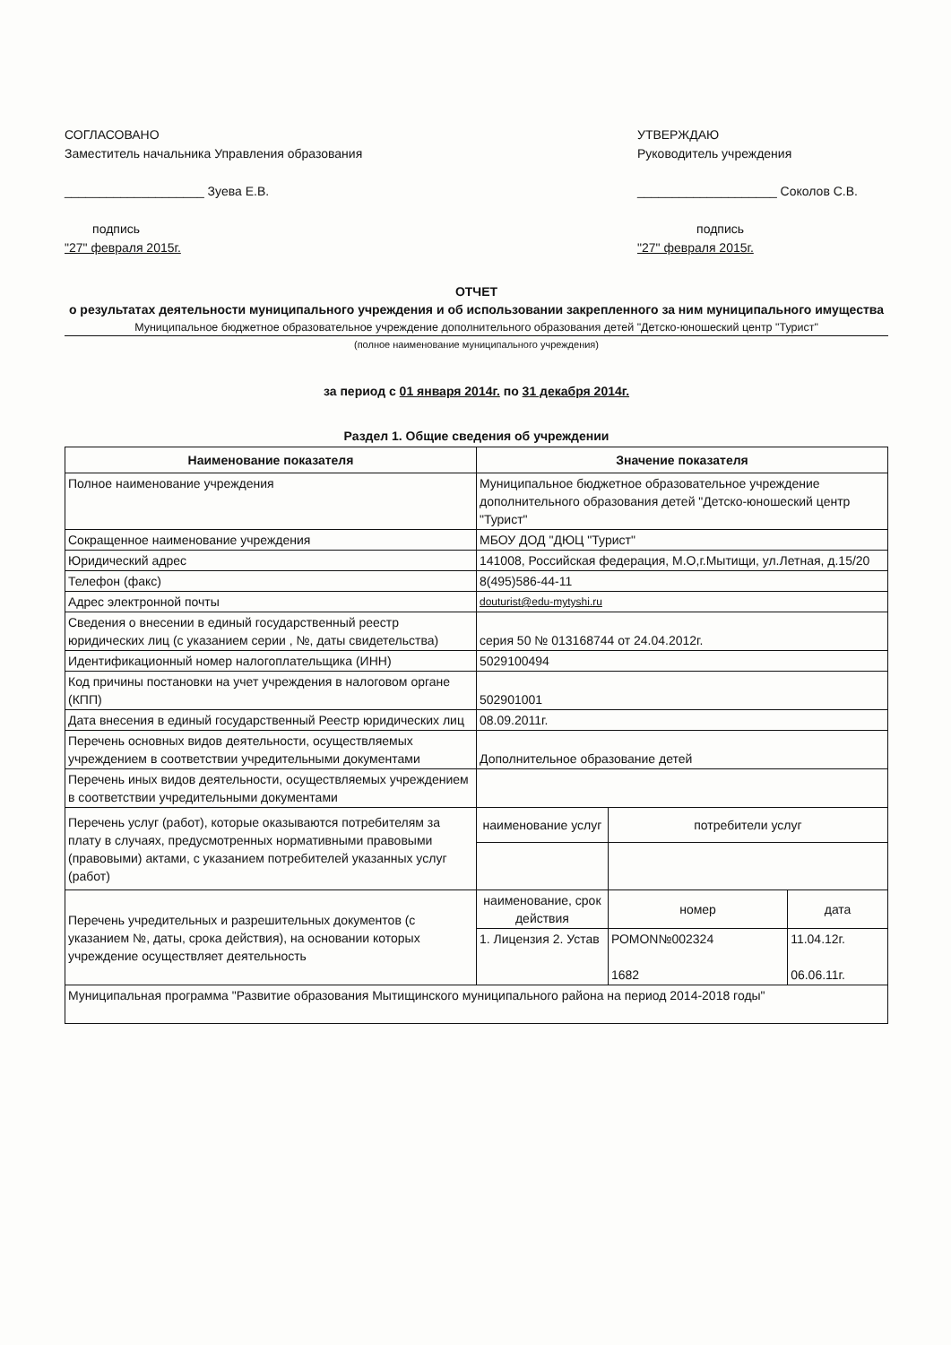СОГЛАСОВАНО
Заместитель начальника Управления образования
____________________ Зуева Е.В.
подпись
"27" февраля 2015г.
УТВЕРЖДАЮ
Руководитель учреждения
____________________ Соколов С.В.
подпись
"27" февраля 2015г.
ОТЧЕТ
о результатах деятельности муниципального учреждения и об использовании закрепленного за ним муниципального имущества
Муниципальное бюджетное образовательное учреждение дополнительного образования детей "Детско-юношеский центр "Турист"
(полное наименование муниципального учреждения)
за период с 01 января 2014г. по 31 декабря 2014г.
Раздел 1. Общие сведения об учреждении
| Наименование показателя | Значение показателя | | |
| --- | --- | --- | --- |
| Полное наименование учреждения | Муниципальное бюджетное образовательное учреждение дополнительного образования детей "Детско-юношеский центр "Турист" | | |
| Сокращенное наименование учреждения | МБОУ ДОД "ДЮЦ "Турист" | | |
| Юридический адрес | 141008, Российская федерация, М.О,г.Мытищи, ул.Летная, д.15/20 | | |
| Телефон (факс) | 8(495)586-44-11 | | |
| Адрес электронной почты | douturist@edu-mytyshi.ru | | |
| Сведения о внесении в единый государственный реестр юридических лиц (с указанием серии , №, даты свидетельства) | серия 50 № 013168744 от 24.04.2012г. | | |
| Идентификационный номер налогоплательщика (ИНН) | 5029100494 | | |
| Код причины постановки на учет учреждения в налоговом органе (КПП) | 502901001 | | |
| Дата внесения в единый государственный Реестр юридических лиц | 08.09.2011г. | | |
| Перечень основных видов деятельности, осуществляемых учреждением в соответствии учредительными документами | Дополнительное образование детей | | |
| Перечень иных видов деятельности, осуществляемых учреждением в соответствии учредительными документами | | | |
| Перечень услуг (работ), которые оказываются потребителям за плату в случаях, предусмотренных нормативными правовыми (правовыми) актами, с указанием потребителей указанных услуг (работ) | наименование услуг | потребители услуг | |
| Перечень учредительных и разрешительных документов (с указанием №, даты, срока действия), на основании которых учреждение осуществляет деятельность | наименование, срок действия | номер | дата |
| | 1. Лицензия 2. Устав | РОМОN№002324 1682 | 11.04.12г. 06.06.11г. |
| Муниципальная программа "Развитие образования Мытищинского муниципального района на период 2014-2018 годы" | | | |